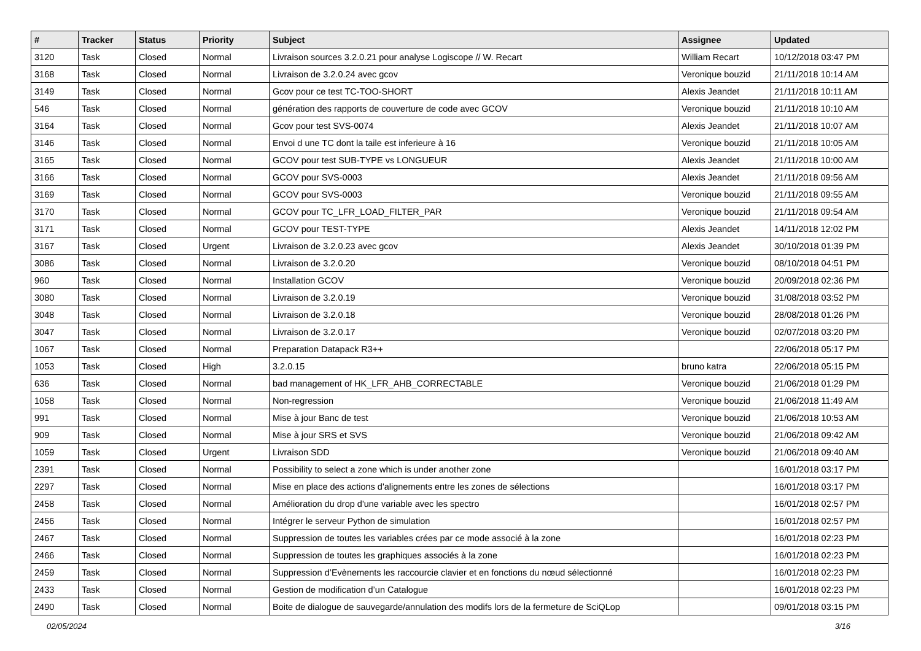| # | Tracker | Status | Priority | Subject | Assignee | Updated |
| --- | --- | --- | --- | --- | --- | --- |
| 3120 | Task | Closed | Normal | Livraison sources 3.2.0.21 pour analyse Logiscope // W. Recart | William Recart | 10/12/2018 03:47 PM |
| 3168 | Task | Closed | Normal | Livraison de 3.2.0.24 avec gcov | Veronique bouzid | 21/11/2018 10:14 AM |
| 3149 | Task | Closed | Normal | Gcov pour ce test TC-TOO-SHORT | Alexis Jeandet | 21/11/2018 10:11 AM |
| 546 | Task | Closed | Normal | génération des rapports de couverture de code avec GCOV | Veronique bouzid | 21/11/2018 10:10 AM |
| 3164 | Task | Closed | Normal | Gcov pour test SVS-0074 | Alexis Jeandet | 21/11/2018 10:07 AM |
| 3146 | Task | Closed | Normal | Envoi d une TC dont la taile est inferieure à 16 | Veronique bouzid | 21/11/2018 10:05 AM |
| 3165 | Task | Closed | Normal | GCOV pour test SUB-TYPE vs LONGUEUR | Alexis Jeandet | 21/11/2018 10:00 AM |
| 3166 | Task | Closed | Normal | GCOV pour SVS-0003 | Alexis Jeandet | 21/11/2018 09:56 AM |
| 3169 | Task | Closed | Normal | GCOV pour SVS-0003 | Veronique bouzid | 21/11/2018 09:55 AM |
| 3170 | Task | Closed | Normal | GCOV pour TC_LFR_LOAD_FILTER_PAR | Veronique bouzid | 21/11/2018 09:54 AM |
| 3171 | Task | Closed | Normal | GCOV pour TEST-TYPE | Alexis Jeandet | 14/11/2018 12:02 PM |
| 3167 | Task | Closed | Urgent | Livraison de 3.2.0.23 avec gcov | Alexis Jeandet | 30/10/2018 01:39 PM |
| 3086 | Task | Closed | Normal | Livraison de 3.2.0.20 | Veronique bouzid | 08/10/2018 04:51 PM |
| 960 | Task | Closed | Normal | Installation GCOV | Veronique bouzid | 20/09/2018 02:36 PM |
| 3080 | Task | Closed | Normal | Livraison de 3.2.0.19 | Veronique bouzid | 31/08/2018 03:52 PM |
| 3048 | Task | Closed | Normal | Livraison de 3.2.0.18 | Veronique bouzid | 28/08/2018 01:26 PM |
| 3047 | Task | Closed | Normal | Livraison de 3.2.0.17 | Veronique bouzid | 02/07/2018 03:20 PM |
| 1067 | Task | Closed | Normal | Preparation Datapack R3++ | | 22/06/2018 05:17 PM |
| 1053 | Task | Closed | High | 3.2.0.15 | bruno katra | 22/06/2018 05:15 PM |
| 636 | Task | Closed | Normal | bad management of HK_LFR_AHB_CORRECTABLE | Veronique bouzid | 21/06/2018 01:29 PM |
| 1058 | Task | Closed | Normal | Non-regression | Veronique bouzid | 21/06/2018 11:49 AM |
| 991 | Task | Closed | Normal | Mise à jour Banc de test | Veronique bouzid | 21/06/2018 10:53 AM |
| 909 | Task | Closed | Normal | Mise à jour SRS et SVS | Veronique bouzid | 21/06/2018 09:42 AM |
| 1059 | Task | Closed | Urgent | Livraison SDD | Veronique bouzid | 21/06/2018 09:40 AM |
| 2391 | Task | Closed | Normal | Possibility to select a zone which is under another zone | | 16/01/2018 03:17 PM |
| 2297 | Task | Closed | Normal | Mise en place des actions d'alignements entre les zones de sélections | | 16/01/2018 03:17 PM |
| 2458 | Task | Closed | Normal | Amélioration du drop d'une variable avec les spectro | | 16/01/2018 02:57 PM |
| 2456 | Task | Closed | Normal | Intégrer le serveur Python de simulation | | 16/01/2018 02:57 PM |
| 2467 | Task | Closed | Normal | Suppression de toutes les variables crées par ce mode associé à la zone | | 16/01/2018 02:23 PM |
| 2466 | Task | Closed | Normal | Suppression de toutes les graphiques associés à la zone | | 16/01/2018 02:23 PM |
| 2459 | Task | Closed | Normal | Suppression d’Evènements les raccourcie clavier et en fonctions du nœud sélectionné | | 16/01/2018 02:23 PM |
| 2433 | Task | Closed | Normal | Gestion de modification d’un Catalogue | | 16/01/2018 02:23 PM |
| 2490 | Task | Closed | Normal | Boite de dialogue de sauvegarde/annulation des modifs lors de la fermeture de SciQLop | | 09/01/2018 03:15 PM |
02/05/2024 3/16